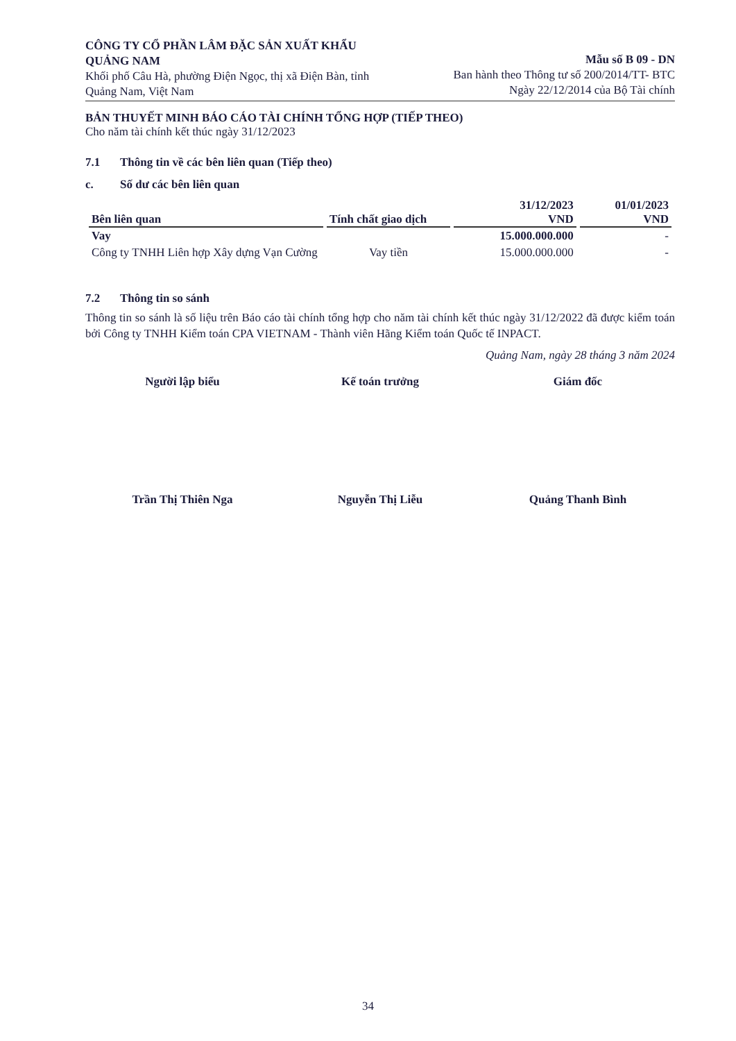CÔNG TY CỔ PHẦN LÂM ĐẶC SẢN XUẤT KHẨU QUẢNG NAM
Khối phố Câu Hà, phường Điện Ngọc, thị xã Điện Bàn, tỉnh Quảng Nam, Việt Nam
Mẫu số B 09 - DN
Ban hành theo Thông tư số 200/2014/TT- BTC
Ngày 22/12/2014 của Bộ Tài chính
BẢN THUYẾT MINH BÁO CÁO TÀI CHÍNH TỔNG HỢP (TIẾP THEO)
Cho năm tài chính kết thúc ngày 31/12/2023
7.1 Thông tin về các bên liên quan (Tiếp theo)
c. Số dư các bên liên quan
| Bên liên quan | Tính chất giao dịch | 31/12/2023 VND | 01/01/2023 VND |
| --- | --- | --- | --- |
| Vay | | 15.000.000.000 | - |
| Công ty TNHH Liên hợp Xây dựng Vạn Cường | Vay tiền | 15.000.000.000 | - |
7.2 Thông tin so sánh
Thông tin so sánh là số liệu trên Báo cáo tài chính tổng hợp cho năm tài chính kết thúc ngày 31/12/2022 đã được kiểm toán bởi Công ty TNHH Kiểm toán CPA VIETNAM - Thành viên Hãng Kiểm toán Quốc tế INPACT.
Quảng Nam, ngày 28 tháng 3 năm 2024
Người lập biểu
Trần Thị Thiên Nga
Kế toán trưởng
Nguyễn Thị Liễu
Giám đốc
Quảng Thanh Bình
34